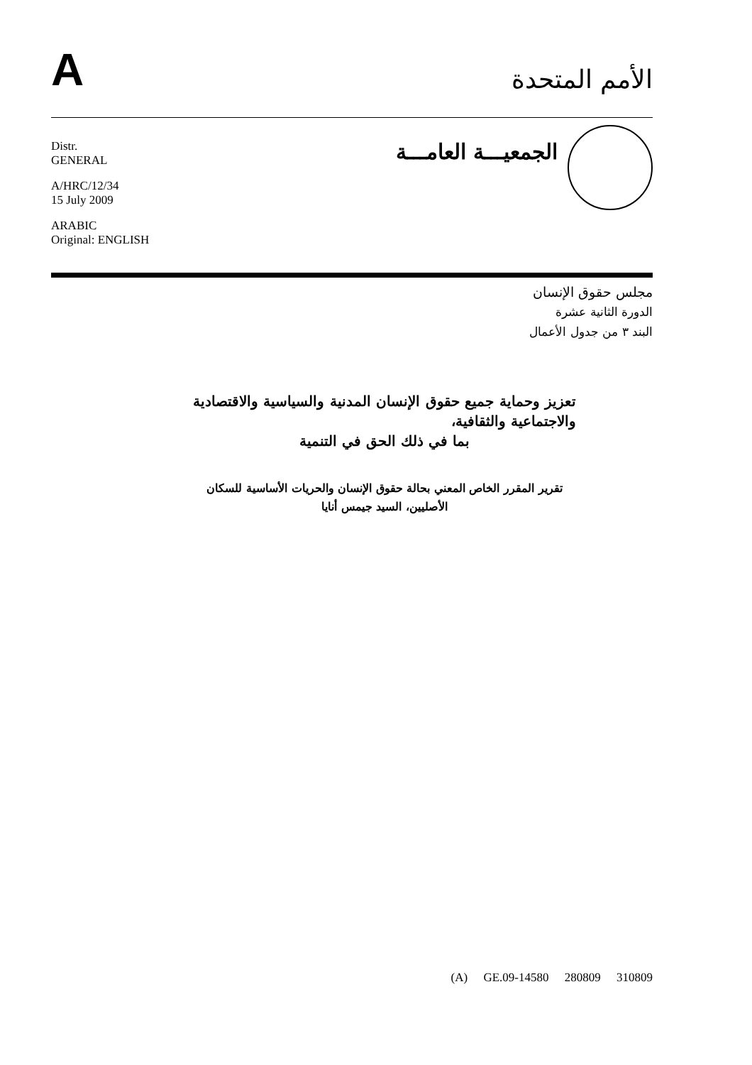A
الأمم المتحدة
Distr.
GENERAL
A/HRC/12/34
15 July 2009
ARABIC
Original: ENGLISH
الجمعيـــة العامـــة
مجلس حقوق الإنسان
الدورة الثانية عشرة
البند ٣ من جدول الأعمال
تعزيز وحماية جميع حقوق الإنسان المدنية والسياسية والاقتصادية والاجتماعية والثقافية،
بما في ذلك الحق في التنمية
تقرير المقرر الخاص المعني بحالة حقوق الإنسان والحريات الأساسية للسكان الأصليين، السيد جيمس أنايا
(A) GE.09-14580 280809 310809